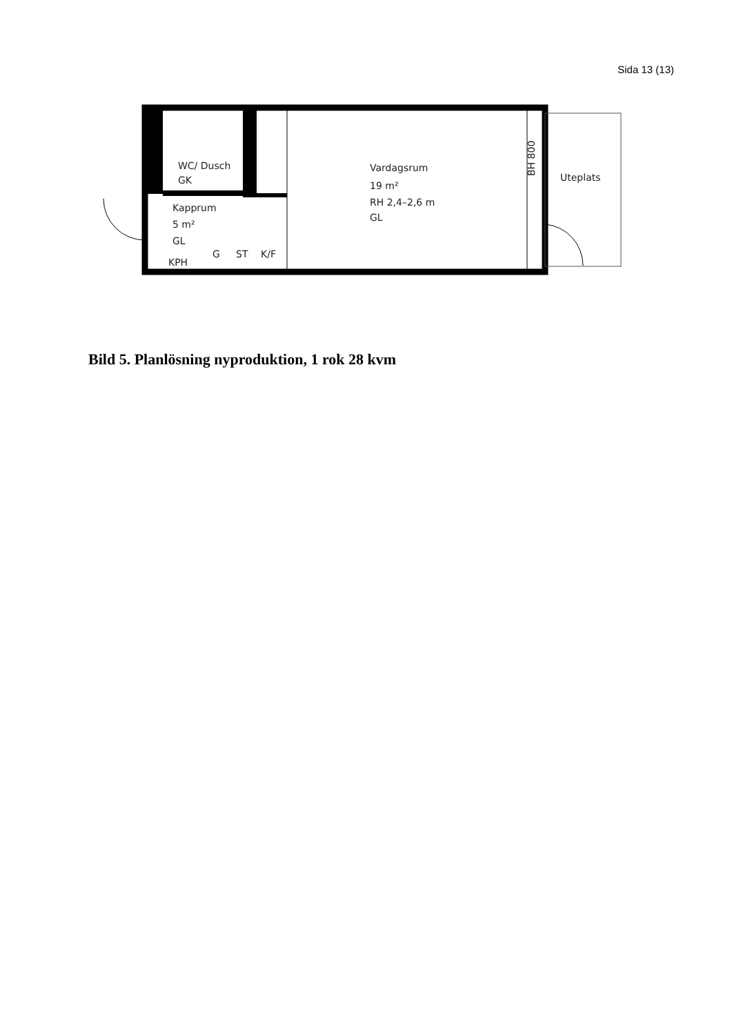Sida 13 (13)
WC/ Dusch
GK
Kapprum
5 m²
GL
KPH
G
ST
K/F
Vardagsrum
19 m²
RH 2,4–2,6 m
GL
BH 800
Uteplats
Bild 5. Planlösning nyproduktion, 1 rok 28 kvm